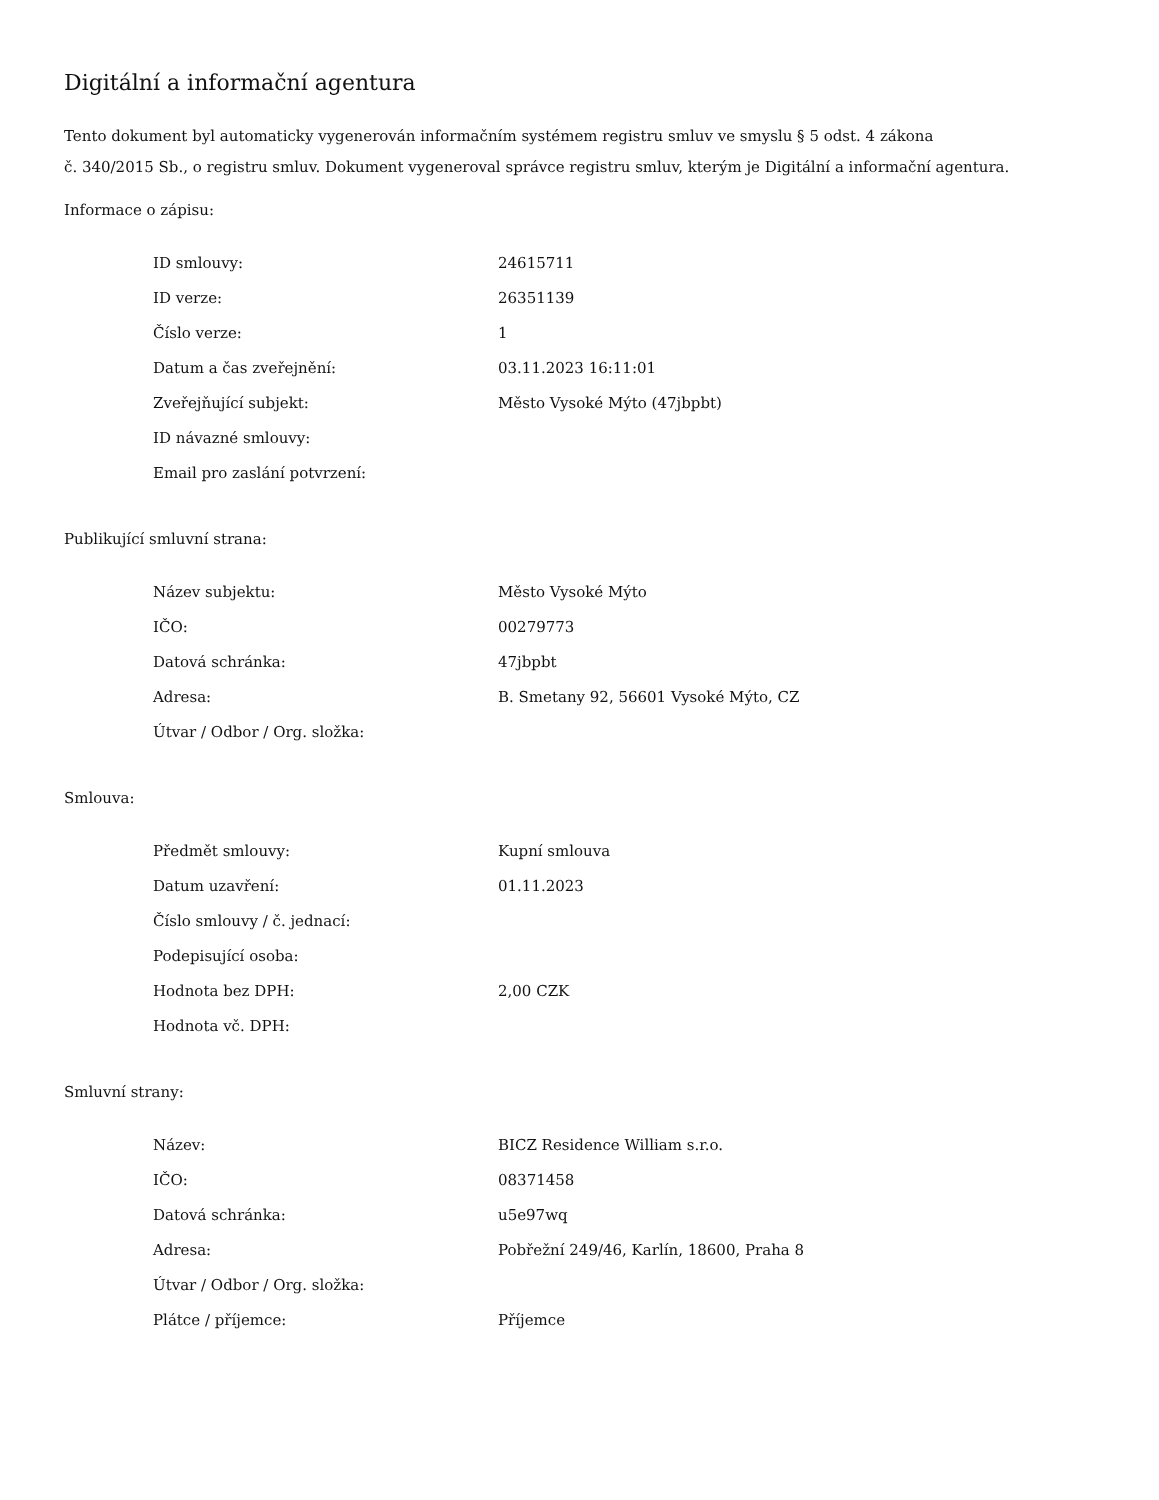Digitální a informační agentura
Tento dokument byl automaticky vygenerován informačním systémem registru smluv ve smyslu § 5 odst. 4 zákona
č. 340/2015 Sb., o registru smluv. Dokument vygeneroval správce registru smluv, kterým je Digitální a informační agentura.
Informace o zápisu:
| ID smlouvy: | 24615711 |
| ID verze: | 26351139 |
| Číslo verze: | 1 |
| Datum a čas zveřejnění: | 03.11.2023 16:11:01 |
| Zveřejňující subjekt: | Město Vysoké Mýto (47jbpbt) |
| ID návazné smlouvy: | |
| Email pro zaslání potvrzení: | |
Publikující smluvní strana:
| Název subjektu: | Město Vysoké Mýto |
| IČO: | 00279773 |
| Datová schránka: | 47jbpbt |
| Adresa: | B. Smetany 92, 56601 Vysoké Mýto, CZ |
| Útvar / Odbor / Org. složka: | |
Smlouva:
| Předmět smlouvy: | Kupní smlouva |
| Datum uzavření: | 01.11.2023 |
| Číslo smlouvy / č. jednací: | |
| Podepisující osoba: | |
| Hodnota bez DPH: | 2,00 CZK |
| Hodnota vč. DPH: | |
Smluvní strany:
| Název: | BICZ Residence William s.r.o. |
| IČO: | 08371458 |
| Datová schránka: | u5e97wq |
| Adresa: | Pobřežní 249/46, Karlín, 18600, Praha 8 |
| Útvar / Odbor / Org. složka: | |
| Plátce / příjemce: | Příjemce |